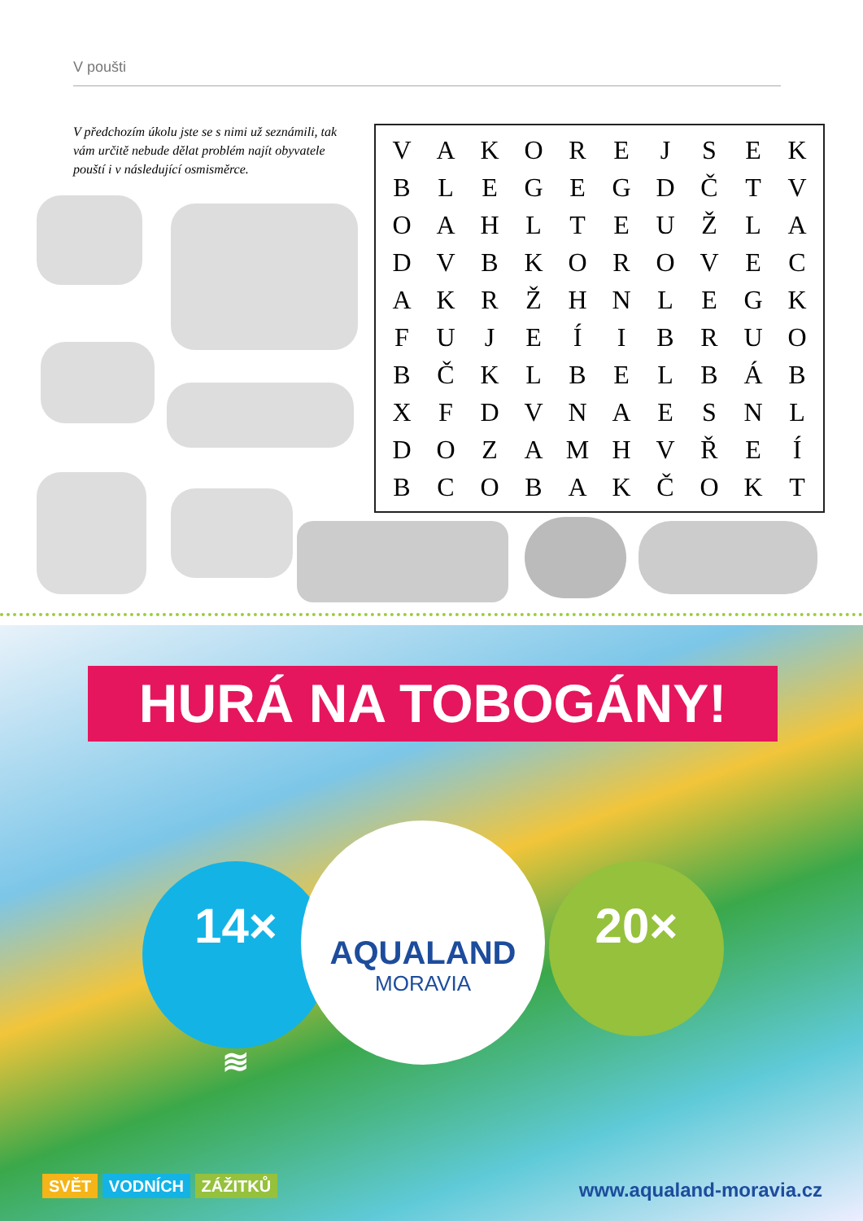V poušti
V předchozím úkolu jste se s nimi už seznámili, tak vám určitě nebude dělat problém najít obyvatele pouští i v následující osmisměrce.
| V | A | K | O | R | E | J | S | E | K |
| B | L | E | G | E | G | D | Č | T | V |
| O | A | H | L | T | E | U | Ž | L | A |
| D | V | B | K | O | R | O | V | E | C |
| A | K | R | Ž | H | N | L | E | G | K |
| F | U | J | E | Í | I | B | R | U | O |
| B | Č | K | L | B | E | L | B | Á | B |
| X | F | D | V | N | A | E | S | N | L |
| D | O | Z | A | M | H | V | Ř | E | Í |
| B | C | O | B | A | K | Č | O | K | T |
HURÁ NA TOBOGÁNY!
14×
≋
20×
AQUALAND
MORAVIA
SVĚT VODNÍCH ZÁŽITKŮ www.aqualand-moravia.cz